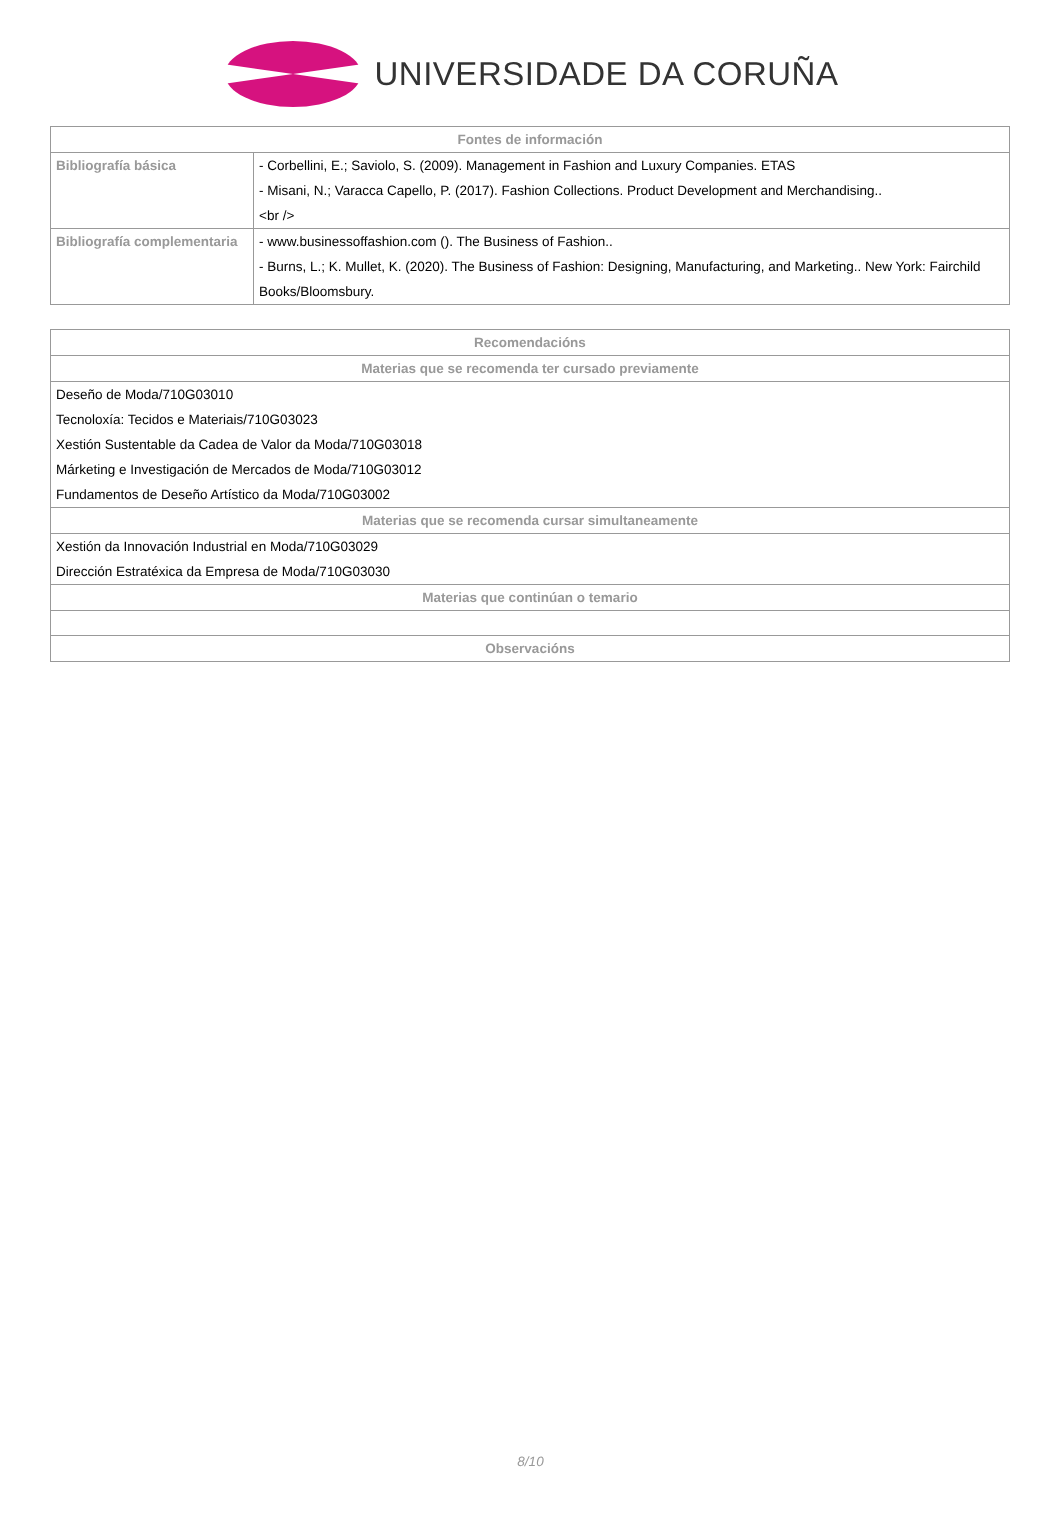UNIVERSIDADE DA CORUÑA
| Fontes de información | |
| --- | --- |
| Bibliografía básica | - Corbellini, E.; Saviolo, S. (2009). Management in Fashion and Luxury Companies. ETAS |
| | - Misani, N.; Varacca Capello, P. (2017). Fashion Collections. Product Development and Merchandising.. |
| | <br /> |
| Bibliografía complementaria | - www.businessoffashion.com (). The Business of Fashion.. |
| | - Burns, L.; K. Mullet, K. (2020). The Business of Fashion: Designing, Manufacturing, and Marketing.. New York: Fairchild Books/Bloomsbury. |
| Recomendacións |
| --- |
| Materias que se recomenda ter cursado previamente |
| Deseño de Moda/710G03010 Tecnoloxía: Tecidos e Materiais/710G03023 Xestión Sustentable da Cadea de Valor da Moda/710G03018 Márketing e Investigación de Mercados de Moda/710G03012 Fundamentos de Deseño Artístico da Moda/710G03002 |
| Materias que se recomenda cursar simultaneamente |
| Xestión da Innovación Industrial en Moda/710G03029 Dirección Estratéxica da Empresa de Moda/710G03030 |
| Materias que continúan o temario |
| Observacións |
8/10